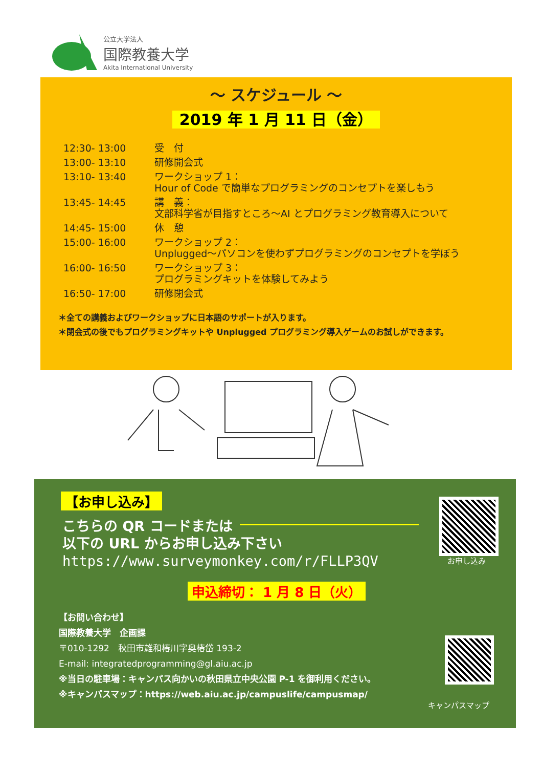公立大学法人
国際教養大学
Akita International University
～ スケジュール ～
2019 年 1 月 11 日（金）
| 12:30- 13:00 | 受 付 |
| 13:00- 13:10 | 研修開会式 |
| 13:10- 13:40 | ワークショップ 1： Hour of Code で簡単なプログラミングのコンセプトを楽しもう |
| 13:45- 14:45 | 講 義： 文部科学省が目指すところ～AI とプログラミング教育導入について |
| 14:45- 15:00 | 休 憩 |
| 15:00- 16:00 | ワークショップ 2： Unplugged～パソコンを使わずプログラミングのコンセプトを学ぼう |
| 16:00- 16:50 | ワークショップ 3： プログラミングキットを体験してみよう |
| 16:50- 17:00 | 研修閉会式 |
＊全ての講義およびワークショップに日本語のサポートが入ります。
＊閉会式の後でもプログラミングキットや Unplugged プログラミング導入ゲームのお試しができます。
【お申し込み】
こちらの QR コードまたは
以下の URL からお申し込み下さい
https://www.surveymonkey.com/r/FLLP3QV
お申し込み
申込締切： 1 月 8 日（火）
【お問い合わせ】
国際教養大学　企画課
〒010-1292　秋田市雄和椿川字奥椿岱 193-2
E-mail: integratedprogramming@gl.aiu.ac.jp
※当日の駐車場：キャンパス向かいの秋田県立中央公園 P-1 を御利用ください。
※キャンパスマップ：https://web.aiu.ac.jp/campuslife/campusmap/
キャンパスマップ